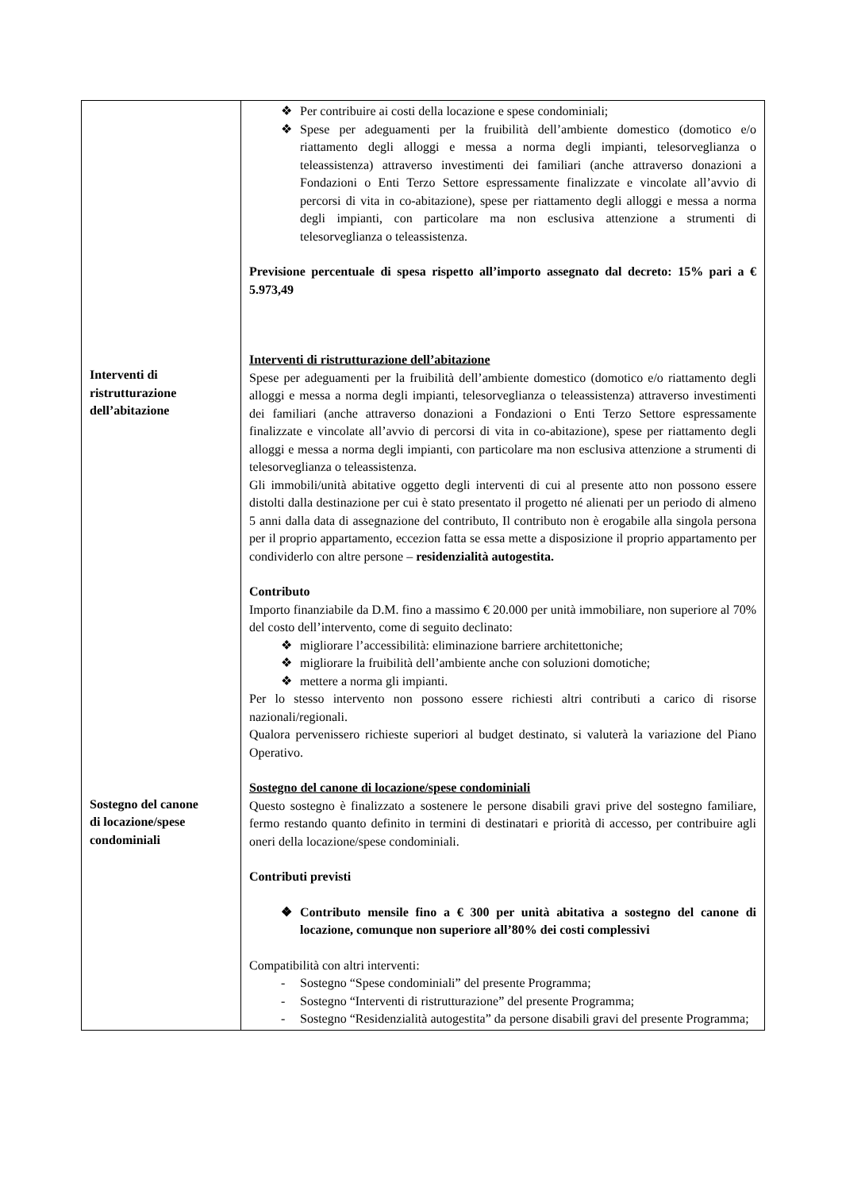| Interventi di ristrutturazione dell’abitazione Sostegno del canone di locazione/spese condominiali | ❖ Per contribuire ai costi della locazione e spese condominiali; ❖ Spese per adeguamenti per la fruibilità dell’ambiente domestico (domotico e/o riattamento degli alloggi e messa a norma degli impianti, telesorveglianza o teleassistenza) attraverso investimenti dei familiari (anche attraverso donazioni a Fondazioni o Enti Terzo Settore espressamente finalizzate e vincolate all’avvio di percorsi di vita in co-abitazione), spese per riattamento degli alloggi e messa a norma degli impianti, con particolare ma non esclusiva attenzione a strumenti di telesorveglianza o teleassistenza. Previsione percentuale di spesa rispetto all’importo assegnato dal decreto: 15% pari a € 5.973,49 Interventi di ristrutturazione dell’abitazione Spese per adeguamenti per la fruibilità dell’ambiente domestico (domotico e/o riattamento degli alloggi e messa a norma degli impianti, telesorveglianza o teleassistenza) attraverso investimenti dei familiari (anche attraverso donazioni a Fondazioni o Enti Terzo Settore espressamente finalizzate e vincolate all’avvio di percorsi di vita in co-abitazione), spese per riattamento degli alloggi e messa a norma degli impianti, con particolare ma non esclusiva attenzione a strumenti di telesorveglianza o teleassistenza. Gli immobili/unità abitative oggetto degli interventi di cui al presente atto non possono essere distolti dalla destinazione per cui è stato presentato il progetto né alienati per un periodo di almeno 5 anni dalla data di assegnazione del contributo, Il contributo non è erogabile alla singola persona per il proprio appartamento, eccezion fatta se essa mette a disposizione il proprio appartamento per condividerlo con altre persone – residenzialità autogestita. Contributo Importo finanziabile da D.M. fino a massimo € 20.000 per unità immobiliare, non superiore al 70% del costo dell’intervento, come di seguito declinato: ❖ migliorare l’accessibilità: eliminazione barriere architettoniche; ❖ migliorare la fruibilità dell’ambiente anche con soluzioni domotiche; ❖ mettere a norma gli impianti. Per lo stesso intervento non possono essere richiesti altri contributi a carico di risorse nazionali/regionali. Qualora pervenissero richieste superiori al budget destinato, si valuterà la variazione del Piano Operativo. Sostegno del canone di locazione/spese condominiali Questo sostegno è finalizzato a sostenere le persone disabili gravi prive del sostegno familiare, fermo restando quanto definito in termini di destinatari e priorità di accesso, per contribuire agli oneri della locazione/spese condominiali. Contributi previsti ❖ Contributo mensile fino a € 300 per unità abitativa a sostegno del canone di locazione, comunque non superiore all’80% dei costi complessivi Compatibilità con altri interventi: - Sostegno “Spese condominiali” del presente Programma; - Sostegno “Interventi di ristrutturazione” del presente Programma; - Sostegno “Residenzialità autogestita” da persone disabili gravi del presente Programma; |